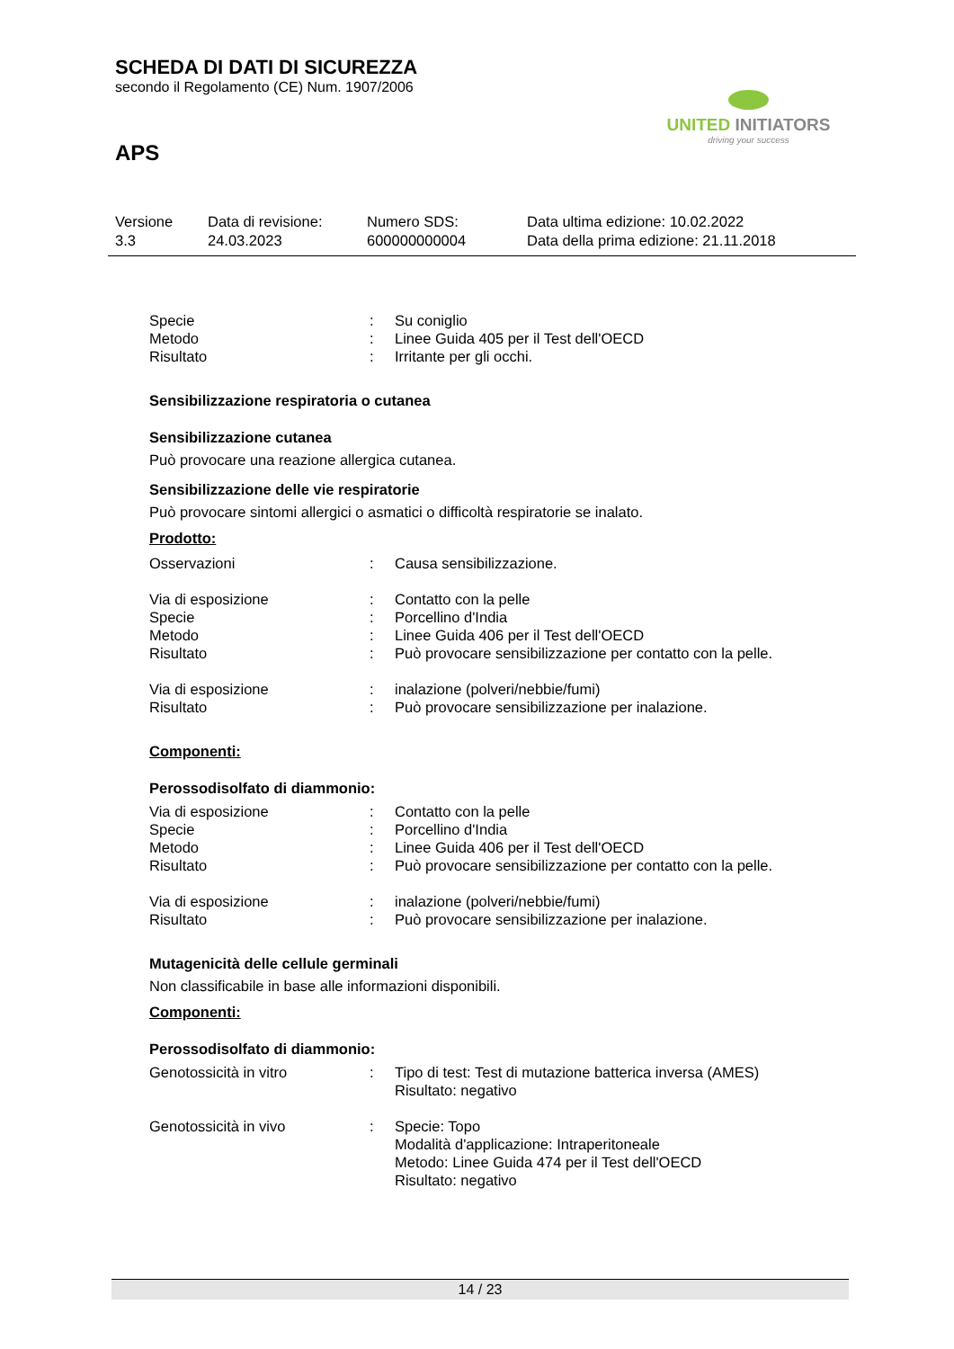SCHEDA DI DATI DI SICUREZZA
secondo il Regolamento (CE) Num. 1907/2006
APS
UNITED INITIATORS
driving your success
Versione
3.3
Data di revisione:
24.03.2023
Numero SDS:
600000000004
Data ultima edizione: 10.02.2022
Data della prima edizione: 21.11.2018
Specie : Su coniglio
Metodo : Linee Guida 405 per il Test dell'OECD
Risultato : Irritante per gli occhi.
Sensibilizzazione respiratoria o cutanea
Sensibilizzazione cutanea
Può provocare una reazione allergica cutanea.
Sensibilizzazione delle vie respiratorie
Può provocare sintomi allergici o asmatici o difficoltà respiratorie se inalato.
Prodotto:
Osservazioni : Causa sensibilizzazione.
Via di esposizione : Contatto con la pelle
Specie : Porcellino d'India
Metodo : Linee Guida 406 per il Test dell'OECD
Risultato : Può provocare sensibilizzazione per contatto con la pelle.
Via di esposizione : inalazione (polveri/nebbie/fumi)
Risultato : Può provocare sensibilizzazione per inalazione.
Componenti:
Perossodisolfato di diammonio:
Via di esposizione : Contatto con la pelle
Specie : Porcellino d'India
Metodo : Linee Guida 406 per il Test dell'OECD
Risultato : Può provocare sensibilizzazione per contatto con la pelle.
Via di esposizione : inalazione (polveri/nebbie/fumi)
Risultato : Può provocare sensibilizzazione per inalazione.
Mutagenicità delle cellule germinali
Non classificabile in base alle informazioni disponibili.
Componenti:
Perossodisolfato di diammonio:
Genotossicità in vitro : Tipo di test: Test di mutazione batterica inversa (AMES)
Risultato: negativo
Genotossicità in vivo : Specie: Topo
Modalità d'applicazione: Intraperitoneale
Metodo: Linee Guida 474 per il Test dell'OECD
Risultato: negativo
14 / 23